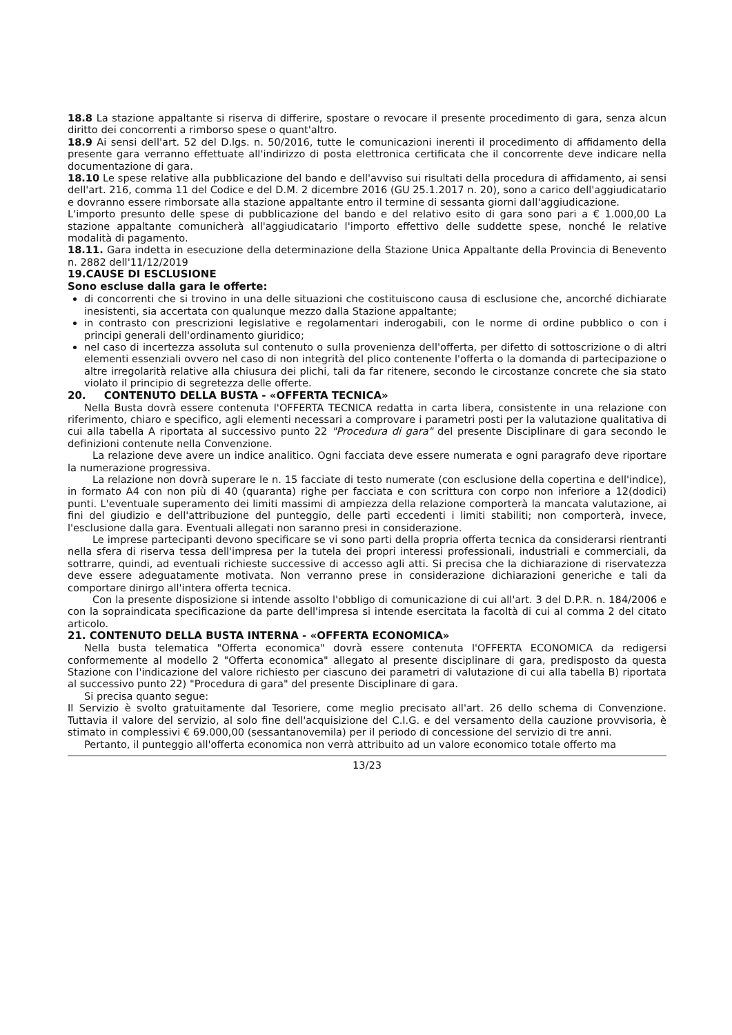18.8 La stazione appaltante si riserva di differire, spostare o revocare il presente procedimento di gara, senza alcun diritto dei concorrenti a rimborso spese o quant'altro.
18.9 Ai sensi dell'art. 52 del D.lgs. n. 50/2016, tutte le comunicazioni inerenti il procedimento di affidamento della presente gara verranno effettuate all'indirizzo di posta elettronica certificata che il concorrente deve indicare nella documentazione di gara.
18.10 Le spese relative alla pubblicazione del bando e dell'avviso sui risultati della procedura di affidamento, ai sensi dell'art. 216, comma 11 del Codice e del D.M. 2 dicembre 2016 (GU 25.1.2017 n. 20), sono a carico dell'aggiudicatario e dovranno essere rimborsate alla stazione appaltante entro il termine di sessanta giorni dall'aggiudicazione.
L'importo presunto delle spese di pubblicazione del bando e del relativo esito di gara sono pari a € 1.000,00 La stazione appaltante comunicherà all'aggiudicatario l'importo effettivo delle suddette spese, nonché le relative modalità di pagamento.
18.11. Gara indetta in esecuzione della determinazione della Stazione Unica Appaltante della Provincia di Benevento n. 2882 dell'11/12/2019
19.CAUSE DI ESCLUSIONE
Sono escluse dalla gara le offerte:
di concorrenti che si trovino in una delle situazioni che costituiscono causa di esclusione che, ancorché dichiarate inesistenti, sia accertata con qualunque mezzo dalla Stazione appaltante;
in contrasto con prescrizioni legislative e regolamentari inderogabili, con le norme di ordine pubblico o con i principi generali dell'ordinamento giuridico;
nel caso di incertezza assoluta sul contenuto o sulla provenienza dell'offerta, per difetto di sottoscrizione o di altri elementi essenziali ovvero nel caso di non integrità del plico contenente l'offerta o la domanda di partecipazione o altre irregolarità relative alla chiusura dei plichi, tali da far ritenere, secondo le circostanze concrete che sia stato violato il principio di segretezza delle offerte.
20. CONTENUTO DELLA BUSTA - «OFFERTA TECNICA»
Nella Busta dovrà essere contenuta l'OFFERTA TECNICA redatta in carta libera, consistente in una relazione con riferimento, chiaro e specifico, agli elementi necessari a comprovare i parametri posti per la valutazione qualitativa di cui alla tabella A riportata al successivo punto 22 "Procedura di gara" del presente Disciplinare di gara secondo le definizioni contenute nella Convenzione.
La relazione deve avere un indice analitico. Ogni facciata deve essere numerata e ogni paragrafo deve riportare la numerazione progressiva.
La relazione non dovrà superare le n. 15 facciate di testo numerate (con esclusione della copertina e dell'indice), in formato A4 con non più di 40 (quaranta) righe per facciata e con scrittura con corpo non inferiore a 12(dodici) punti. L'eventuale superamento dei limiti massimi di ampiezza della relazione comporterà la mancata valutazione, ai fini del giudizio e dell'attribuzione del punteggio, delle parti eccedenti i limiti stabiliti; non comporterà, invece, l'esclusione dalla gara. Eventuali allegati non saranno presi in considerazione.
Le imprese partecipanti devono specificare se vi sono parti della propria offerta tecnica da considerarsi rientranti nella sfera di riserva tessa dell'impresa per la tutela dei propri interessi professionali, industriali e commerciali, da sottrarre, quindi, ad eventuali richieste successive di accesso agli atti. Si precisa che la dichiarazione di riservatezza deve essere adeguatamente motivata. Non verranno prese in considerazione dichiarazioni generiche e tali da comportare dinirgo all'intera offerta tecnica.
Con la presente disposizione si intende assolto l'obbligo di comunicazione di cui all'art. 3 del D.P.R. n. 184/2006 e con la sopraindicata specificazione da parte dell'impresa si intende esercitata la facoltà di cui al comma 2 del citato articolo.
21. CONTENUTO DELLA BUSTA INTERNA - «OFFERTA ECONOMICA»
Nella busta telematica "Offerta economica" dovrà essere contenuta l'OFFERTA ECONOMICA da redigersi conformemente al modello 2 "Offerta economica" allegato al presente disciplinare di gara, predisposto da questa Stazione con l'indicazione del valore richiesto per ciascuno dei parametri di valutazione di cui alla tabella B) riportata al successivo punto 22) "Procedura di gara" del presente Disciplinare di gara.
Si precisa quanto segue:
Il Servizio è svolto gratuitamente dal Tesoriere, come meglio precisato all'art. 26 dello schema di Convenzione. Tuttavia il valore del servizio, al solo fine dell'acquisizione del C.I.G. e del versamento della cauzione provvisoria, è stimato in complessivi € 69.000,00 (sessantanovemila) per il periodo di concessione del servizio di tre anni.
Pertanto, il punteggio all'offerta economica non verrà attribuito ad un valore economico totale offerto ma
13/23